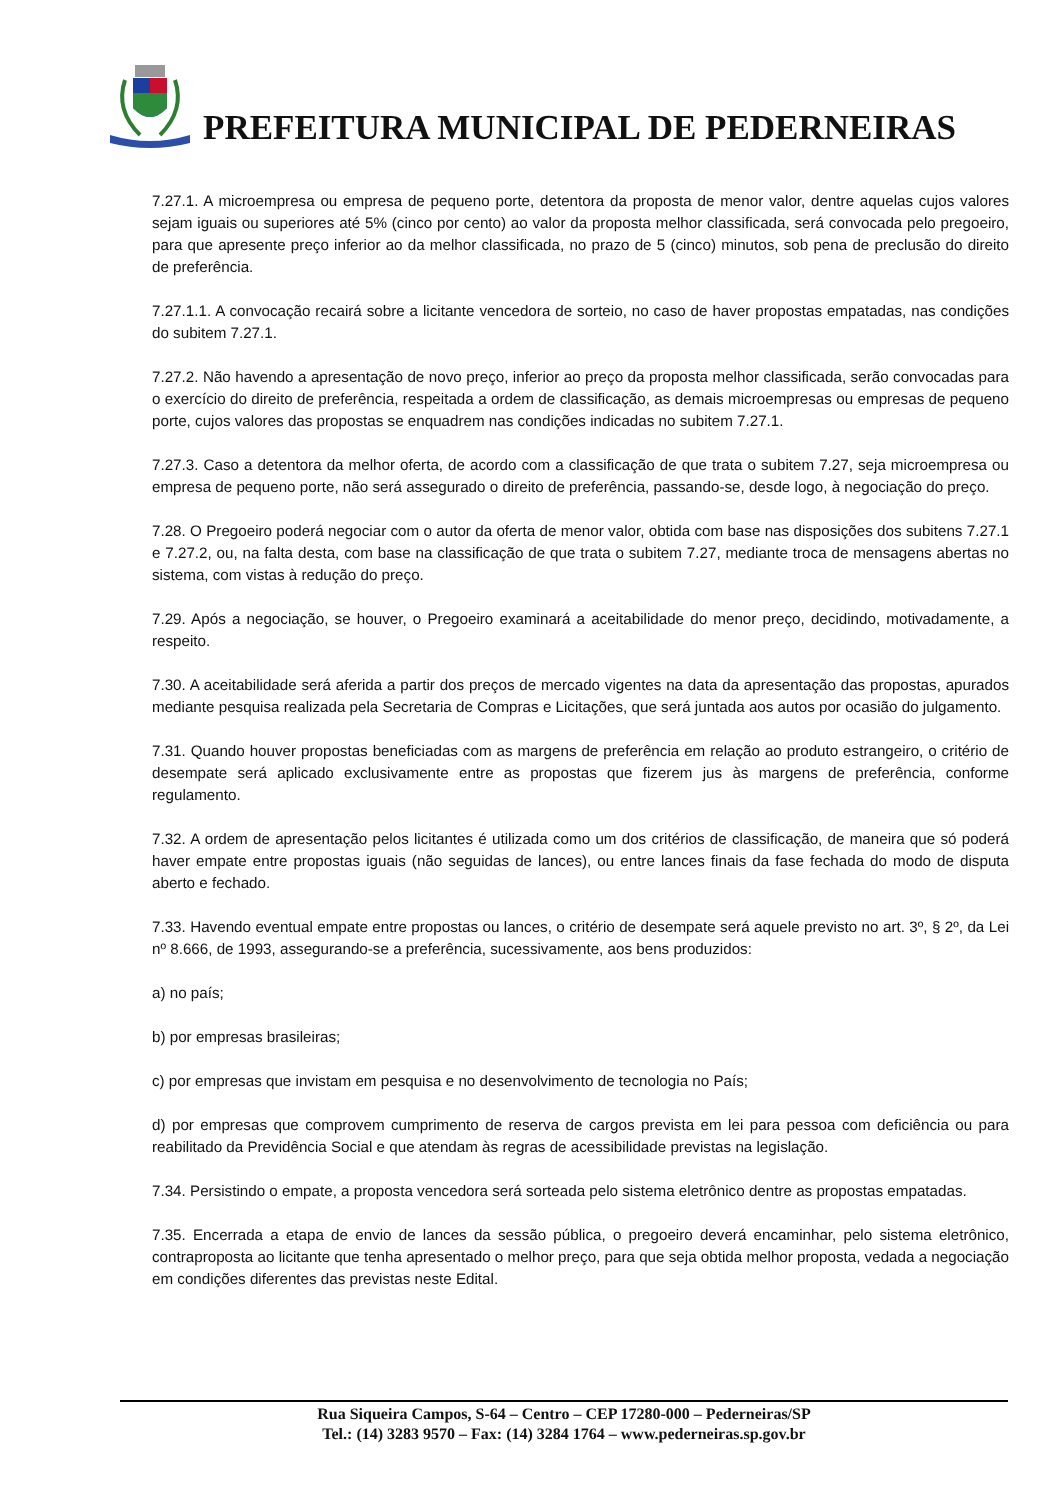PREFEITURA MUNICIPAL DE PEDERNEIRAS
7.27.1. A microempresa ou empresa de pequeno porte, detentora da proposta de menor valor, dentre aquelas cujos valores sejam iguais ou superiores até 5% (cinco por cento) ao valor da proposta melhor classificada, será convocada pelo pregoeiro, para que apresente preço inferior ao da melhor classificada, no prazo de 5 (cinco) minutos, sob pena de preclusão do direito de preferência.
7.27.1.1. A convocação recairá sobre a licitante vencedora de sorteio, no caso de haver propostas empatadas, nas condições do subitem 7.27.1.
7.27.2. Não havendo a apresentação de novo preço, inferior ao preço da proposta melhor classificada, serão convocadas para o exercício do direito de preferência, respeitada a ordem de classificação, as demais microempresas ou empresas de pequeno porte, cujos valores das propostas se enquadrem nas condições indicadas no subitem 7.27.1.
7.27.3. Caso a detentora da melhor oferta, de acordo com a classificação de que trata o subitem 7.27, seja microempresa ou empresa de pequeno porte, não será assegurado o direito de preferência, passando-se, desde logo, à negociação do preço.
7.28. O Pregoeiro poderá negociar com o autor da oferta de menor valor, obtida com base nas disposições dos subitens 7.27.1 e 7.27.2, ou, na falta desta, com base na classificação de que trata o subitem 7.27, mediante troca de mensagens abertas no sistema, com vistas à redução do preço.
7.29. Após a negociação, se houver, o Pregoeiro examinará a aceitabilidade do menor preço, decidindo, motivadamente, a respeito.
7.30. A aceitabilidade será aferida a partir dos preços de mercado vigentes na data da apresentação das propostas, apurados mediante pesquisa realizada pela Secretaria de Compras e Licitações, que será juntada aos autos por ocasião do julgamento.
7.31. Quando houver propostas beneficiadas com as margens de preferência em relação ao produto estrangeiro, o critério de desempate será aplicado exclusivamente entre as propostas que fizerem jus às margens de preferência, conforme regulamento.
7.32. A ordem de apresentação pelos licitantes é utilizada como um dos critérios de classificação, de maneira que só poderá haver empate entre propostas iguais (não seguidas de lances), ou entre lances finais da fase fechada do modo de disputa aberto e fechado.
7.33. Havendo eventual empate entre propostas ou lances, o critério de desempate será aquele previsto no art. 3º, § 2º, da Lei nº 8.666, de 1993, assegurando-se a preferência, sucessivamente, aos bens produzidos:
a) no país;
b) por empresas brasileiras;
c) por empresas que invistam em pesquisa e no desenvolvimento de tecnologia no País;
d) por empresas que comprovem cumprimento de reserva de cargos prevista em lei para pessoa com deficiência ou para reabilitado da Previdência Social e que atendam às regras de acessibilidade previstas na legislação.
7.34. Persistindo o empate, a proposta vencedora será sorteada pelo sistema eletrônico dentre as propostas empatadas.
7.35. Encerrada a etapa de envio de lances da sessão pública, o pregoeiro deverá encaminhar, pelo sistema eletrônico, contraproposta ao licitante que tenha apresentado o melhor preço, para que seja obtida melhor proposta, vedada a negociação em condições diferentes das previstas neste Edital.
Rua Siqueira Campos, S-64 – Centro – CEP 17280-000 – Pederneiras/SP
Tel.: (14) 3283 9570 – Fax: (14) 3284 1764 – www.pederneiras.sp.gov.br